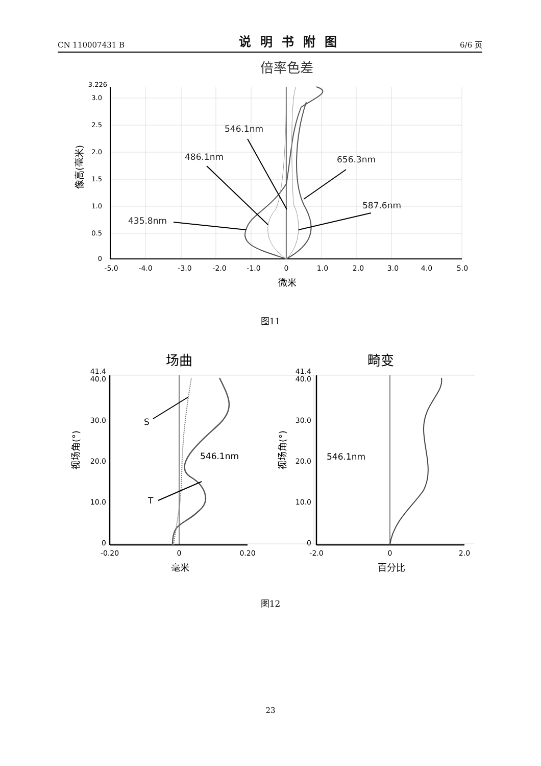CN 110007431 B 说明书附图 6/6 页
倍率色差
435.8nm
486.1nm
546.1nm
656.3nm
587.6nm
3.226
3.0
2.5
2.0
1.5
1.0
0.5
0
-5.0
-4.0
-3.0
-2.0
-1.0
0
1.0
2.0
3.0
4.0
5.0
微米
像高(毫米)
图11
场曲
畸变
S
T
546.1nm
546.1nm
41.4
40.0
30.0
20.0
10.0
0
41.4
40.0
30.0
20.0
10.0
0
-0.20
0
0.20
-2.0
0
2.0
毫米
百分比
视场角(°)
视场角(°)
图12
23